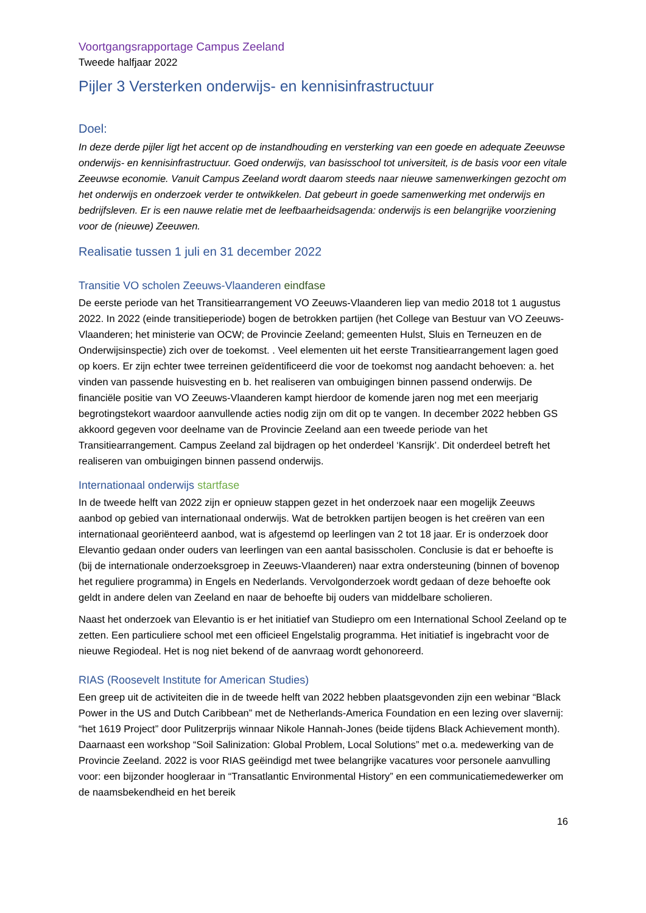Voortgangsrapportage Campus Zeeland
Tweede halfjaar 2022
Pijler 3 Versterken onderwijs- en kennisinfrastructuur
Doel:
In deze derde pijler ligt het accent op de instandhouding en versterking van een goede en adequate Zeeuwse onderwijs- en kennisinfrastructuur. Goed onderwijs, van basisschool tot universiteit, is de basis voor een vitale Zeeuwse economie. Vanuit Campus Zeeland wordt daarom steeds naar nieuwe samenwerkingen gezocht om het onderwijs en onderzoek verder te ontwikkelen. Dat gebeurt in goede samenwerking met onderwijs en bedrijfsleven. Er is een nauwe relatie met de leefbaarheidsagenda: onderwijs is een belangrijke voorziening voor de (nieuwe) Zeeuwen.
Realisatie tussen 1 juli en 31 december 2022
Transitie VO scholen Zeeuws-Vlaanderen eindfase
De eerste periode van het Transitiearrangement VO Zeeuws-Vlaanderen liep van medio 2018 tot 1 augustus 2022. In 2022 (einde transitieperiode) bogen de betrokken partijen (het College van Bestuur van VO Zeeuws-Vlaanderen; het ministerie van OCW; de Provincie Zeeland; gemeenten Hulst, Sluis en Terneuzen en de Onderwijsinspectie) zich over de toekomst. . Veel elementen uit het eerste Transitiearrangement lagen goed op koers. Er zijn echter twee terreinen geïdentificeerd die voor de toekomst nog aandacht behoeven: a. het vinden van passende huisvesting en b. het realiseren van ombuigingen binnen passend onderwijs. De financiële positie van VO Zeeuws-Vlaanderen kampt hierdoor de komende jaren nog met een meerjarig begrotingstekort waardoor aanvullende acties nodig zijn om dit op te vangen. In december 2022 hebben GS akkoord gegeven voor deelname van de Provincie Zeeland aan een tweede periode van het Transitiearrangement. Campus Zeeland zal bijdragen op het onderdeel ‘Kansrijk’. Dit onderdeel betreft het realiseren van ombuigingen binnen passend onderwijs.
Internationaal onderwijs startfase
In de tweede helft van 2022 zijn er opnieuw stappen gezet in het onderzoek naar een mogelijk Zeeuws aanbod op gebied van internationaal onderwijs. Wat de betrokken partijen beogen is het creëren van een internationaal georiënteerd aanbod, wat is afgestemd op leerlingen van 2 tot 18 jaar. Er is onderzoek door Elevantio gedaan onder ouders van leerlingen van een aantal basisscholen. Conclusie is dat er behoefte is (bij de internationale onderzoeksgroep in Zeeuws-Vlaanderen) naar extra ondersteuning (binnen of bovenop het reguliere programma) in Engels en Nederlands. Vervolgonderzoek wordt gedaan of deze behoefte ook geldt in andere delen van Zeeland en naar de behoefte bij ouders van middelbare scholieren.
Naast het onderzoek van Elevantio is er het initiatief van Studiepro om een International School Zeeland op te zetten. Een particuliere school met een officieel Engelstalig programma. Het initiatief is ingebracht voor de nieuwe Regiodeal. Het is nog niet bekend of de aanvraag wordt gehonoreerd.
RIAS (Roosevelt Institute for American Studies)
Een greep uit de activiteiten die in de tweede helft van 2022 hebben plaatsgevonden zijn een webinar “Black Power in the US and Dutch Caribbean” met de Netherlands-America Foundation en een lezing over slavernij: “het 1619 Project” door Pulitzerprijs winnaar Nikole Hannah-Jones (beide tijdens Black Achievement month). Daarnaast een workshop “Soil Salinization: Global Problem, Local Solutions” met o.a. medewerking van de Provincie Zeeland. 2022 is voor RIAS geëindigd met twee belangrijke vacatures voor personele aanvulling voor: een bijzonder hoogleraar in “Transatlantic Environmental History” en een communicatiemedewerker om de naamsbekendheid en het bereik
16